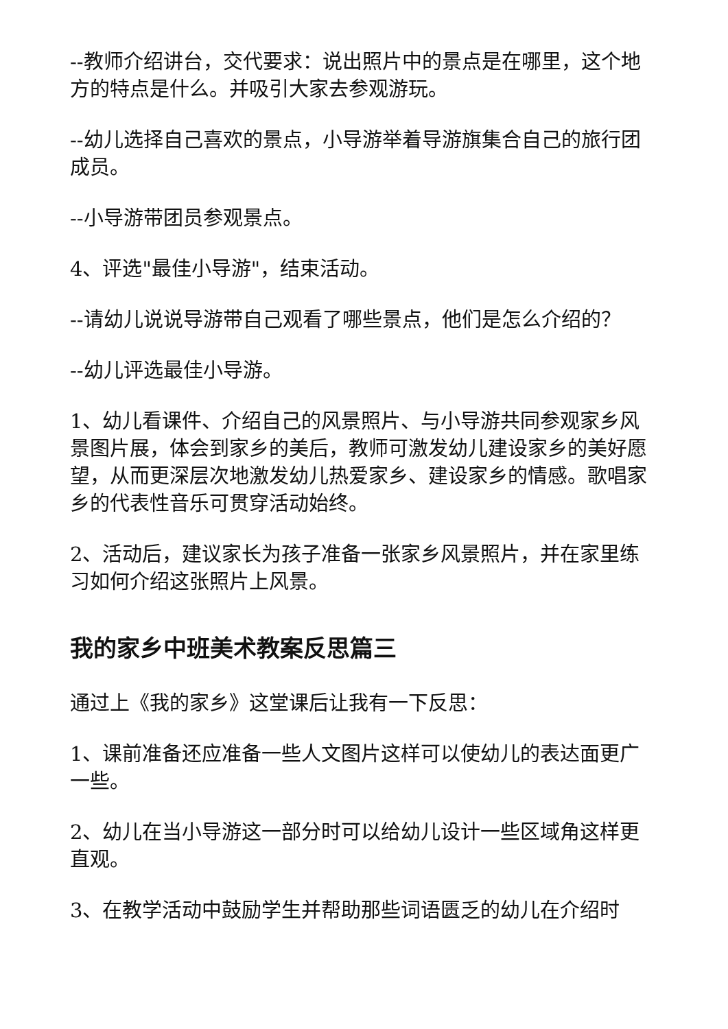--教师介绍讲台，交代要求：说出照片中的景点是在哪里，这个地方的特点是什么。并吸引大家去参观游玩。
--幼儿选择自己喜欢的景点，小导游举着导游旗集合自己的旅行团成员。
--小导游带团员参观景点。
4、评选"最佳小导游"，结束活动。
--请幼儿说说导游带自己观看了哪些景点，他们是怎么介绍的？
--幼儿评选最佳小导游。
1、幼儿看课件、介绍自己的风景照片、与小导游共同参观家乡风景图片展，体会到家乡的美后，教师可激发幼儿建设家乡的美好愿望，从而更深层次地激发幼儿热爱家乡、建设家乡的情感。歌唱家乡的代表性音乐可贯穿活动始终。
2、活动后，建议家长为孩子准备一张家乡风景照片，并在家里练习如何介绍这张照片上风景。
我的家乡中班美术教案反思篇三
通过上《我的家乡》这堂课后让我有一下反思：
1、课前准备还应准备一些人文图片这样可以使幼儿的表达面更广一些。
2、幼儿在当小导游这一部分时可以给幼儿设计一些区域角这样更直观。
3、在教学活动中鼓励学生并帮助那些词语匮乏的幼儿在介绍时